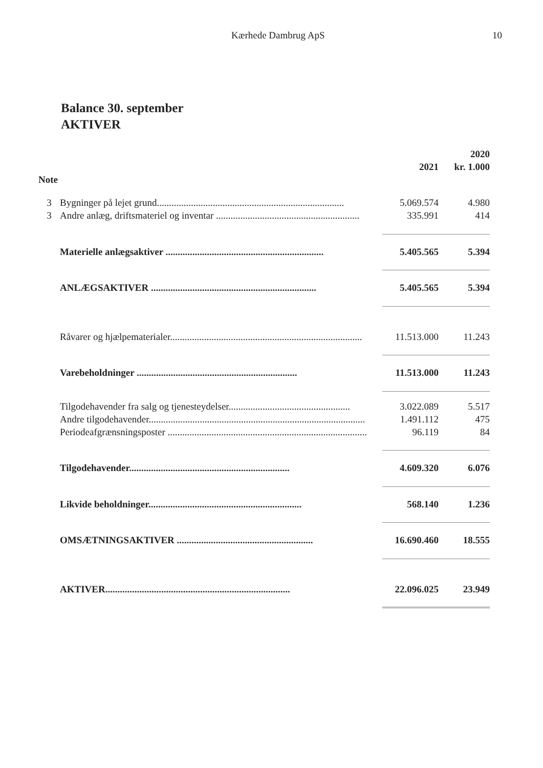Kærhede Dambrug ApS 10
Balance 30. september
AKTIVER
| | | | 2020 |
| --- | --- | --- | --- |
| | | 2021 | kr. 1.000 |
| Note | | | |
| 3 | Bygninger på lejet grund............................................................................. | 5.069.574 | 4.980 |
| 3 | Andre anlæg, driftsmateriel og inventar ........................................................... | 335.991 | 414 |
| | Materielle anlægsaktiver ................................................................. | 5.405.565 | 5.394 |
| | ANLÆGSAKTIVER .................................................................... | 5.405.565 | 5.394 |
| | Råvarer og hjælpematerialer............................................................................... | 11.513.000 | 11.243 |
| | Varebeholdninger .................................................................. | 11.513.000 | 11.243 |
| | Tilgodehavender fra salg og tjenesteydelser.................................................. | 3.022.089 | 5.517 |
| | Andre tilgodehavender......................................................................................... | 1.491.112 | 475 |
| | Periodeafgrænsningsposter .................................................................................. | 96.119 | 84 |
| | Tilgodehavender.................................................................. | 4.609.320 | 6.076 |
| | Likvide beholdninger............................................................... | 568.140 | 1.236 |
| | OMSÆTNINGSAKTIVER ........................................................ | 16.690.460 | 18.555 |
| | AKTIVER............................................................................ | 22.096.025 | 23.949 |